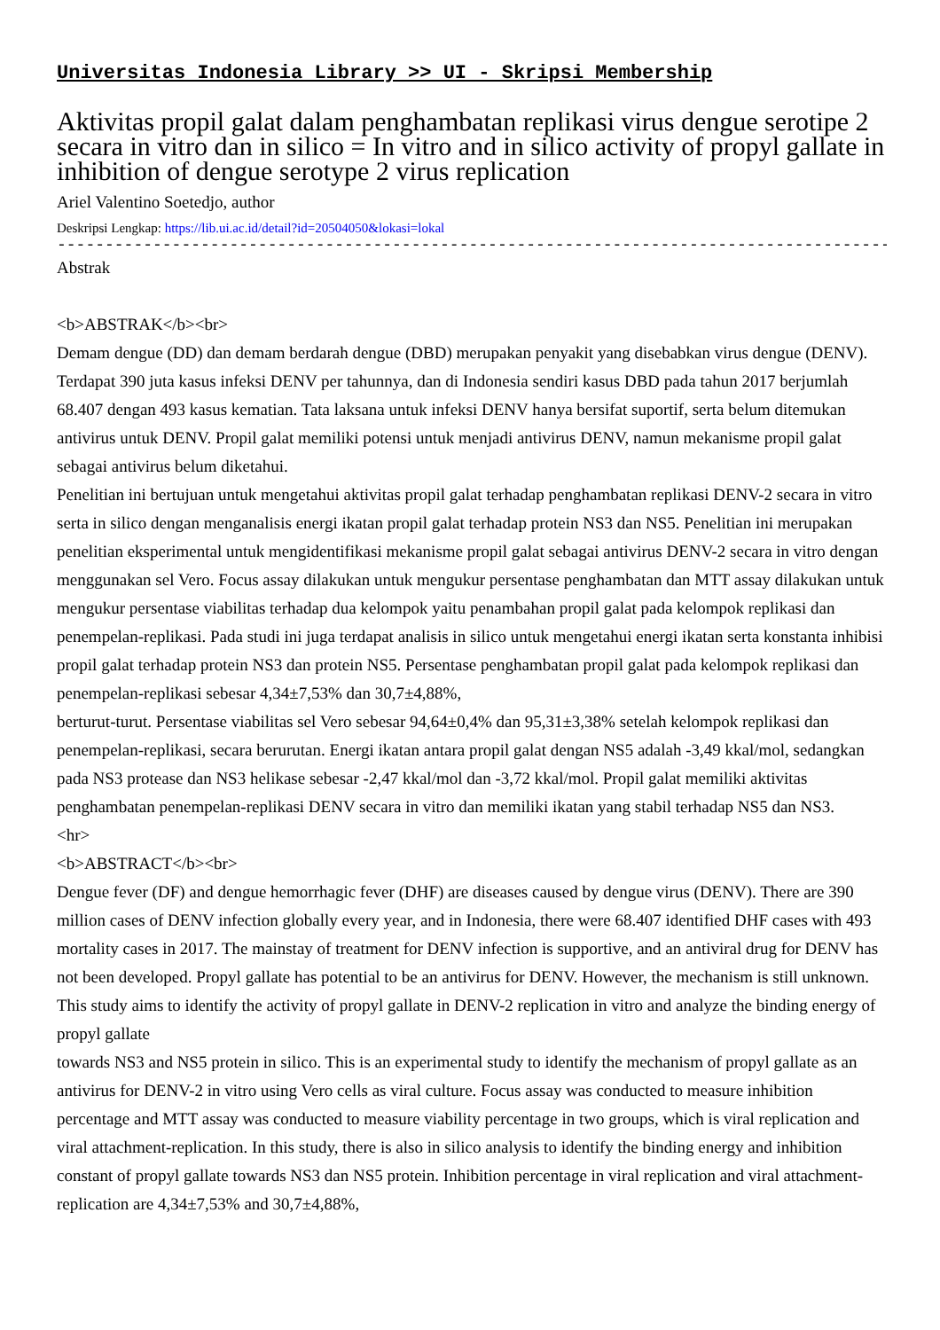Universitas Indonesia Library >> UI - Skripsi Membership
Aktivitas propil galat dalam penghambatan replikasi virus dengue serotipe 2 secara in vitro dan in silico = In vitro and in silico activity of propyl gallate in inhibition of dengue serotype 2 virus replication
Ariel Valentino Soetedjo, author
Deskripsi Lengkap: https://lib.ui.ac.id/detail?id=20504050&lokasi=lokal
------------------------------------------------------------------------------------------
Abstrak
<b>ABSTRAK</b><br>
Demam dengue (DD) dan demam berdarah dengue (DBD) merupakan penyakit yang disebabkan virus dengue (DENV). Terdapat 390 juta kasus infeksi DENV per tahunnya, dan di Indonesia sendiri kasus DBD pada tahun 2017 berjumlah 68.407 dengan 493 kasus kematian. Tata laksana untuk infeksi DENV hanya bersifat suportif, serta belum ditemukan antivirus untuk DENV. Propil galat memiliki potensi untuk menjadi antivirus DENV, namun mekanisme propil galat sebagai antivirus belum diketahui.
Penelitian ini bertujuan untuk mengetahui aktivitas propil galat terhadap penghambatan replikasi DENV-2 secara in vitro serta in silico dengan menganalisis energi ikatan propil galat terhadap protein NS3 dan NS5. Penelitian ini merupakan penelitian eksperimental untuk mengidentifikasi mekanisme propil galat sebagai antivirus DENV-2 secara in vitro dengan menggunakan sel Vero. Focus assay dilakukan untuk mengukur persentase penghambatan dan MTT assay dilakukan untuk mengukur persentase viabilitas terhadap dua kelompok yaitu penambahan propil galat pada kelompok replikasi dan penempelan-replikasi. Pada studi ini juga terdapat analisis in silico untuk mengetahui energi ikatan serta konstanta inhibisi propil galat terhadap protein NS3 dan protein NS5. Persentase penghambatan propil galat pada kelompok replikasi dan penempelan-replikasi sebesar 4,34±7,53% dan 30,7±4,88%,
berturut-turut. Persentase viabilitas sel Vero sebesar 94,64±0,4% dan 95,31±3,38% setelah kelompok replikasi dan penempelan-replikasi, secara berurutan. Energi ikatan antara propil galat dengan NS5 adalah -3,49 kkal/mol, sedangkan pada NS3 protease dan NS3 helikase sebesar -2,47 kkal/mol dan -3,72 kkal/mol. Propil galat memiliki aktivitas penghambatan penempelan-replikasi DENV secara in vitro dan memiliki ikatan yang stabil terhadap NS5 dan NS3.
<hr>
<b>ABSTRACT</b><br>
Dengue fever (DF) and dengue hemorrhagic fever (DHF) are diseases caused by dengue virus (DENV). There are 390 million cases of DENV infection globally every year, and in Indonesia, there were 68.407 identified DHF cases with 493 mortality cases in 2017. The mainstay of treatment for DENV infection is supportive, and an antiviral drug for DENV has not been developed. Propyl gallate has potential to be an antivirus for DENV. However, the mechanism is still unknown. This study aims to identify the activity of propyl gallate in DENV-2 replication in vitro and analyze the binding energy of propyl gallate
towards NS3 and NS5 protein in silico. This is an experimental study to identify the mechanism of propyl gallate as an antivirus for DENV-2 in vitro using Vero cells as viral culture. Focus assay was conducted to measure inhibition percentage and MTT assay was conducted to measure viability percentage in two groups, which is viral replication and viral attachment-replication. In this study, there is also in silico analysis to identify the binding energy and inhibition constant of propyl gallate towards NS3 dan NS5 protein. Inhibition percentage in viral replication and viral attachment-replication are 4,34±7,53% and 30,7±4,88%,